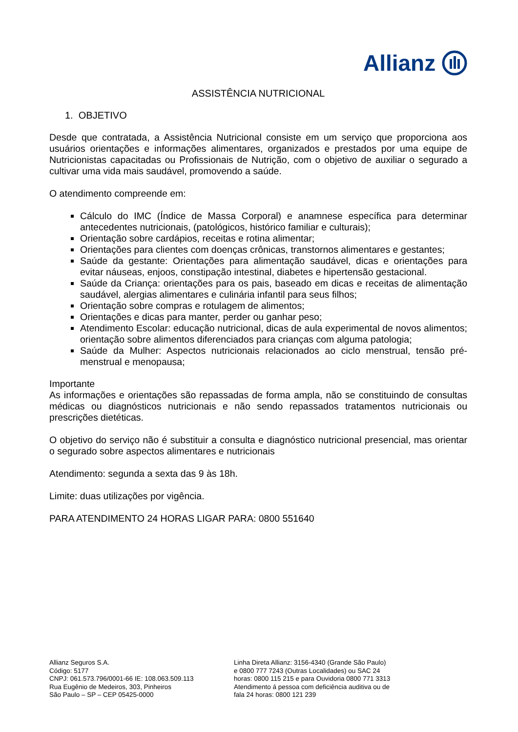Allianz
ASSISTÊNCIA NUTRICIONAL
1. OBJETIVO
Desde que contratada, a Assistência Nutricional consiste em um serviço que proporciona aos usuários orientações e informações alimentares, organizados e prestados por uma equipe de Nutricionistas capacitadas ou Profissionais de Nutrição, com o objetivo de auxiliar o segurado a cultivar uma vida mais saudável, promovendo a saúde.
O atendimento compreende em:
Cálculo do IMC (Índice de Massa Corporal) e anamnese específica para determinar antecedentes nutricionais, (patológicos, histórico familiar e culturais);
Orientação sobre cardápios, receitas e rotina alimentar;
Orientações para clientes com doenças crônicas, transtornos alimentares e gestantes;
Saúde da gestante: Orientações para alimentação saudável, dicas e orientações para evitar náuseas, enjoos, constipação intestinal, diabetes e hipertensão gestacional.
Saúde da Criança: orientações para os pais, baseado em dicas e receitas de alimentação saudável, alergias alimentares e culinária infantil para seus filhos;
Orientação sobre compras e rotulagem de alimentos;
Orientações e dicas para manter, perder ou ganhar peso;
Atendimento Escolar: educação nutricional, dicas de aula experimental de novos alimentos; orientação sobre alimentos diferenciados para crianças com alguma patologia;
Saúde da Mulher: Aspectos nutricionais relacionados ao ciclo menstrual, tensão pré-menstrual e menopausa;
Importante
As informações e orientações são repassadas de forma ampla, não se constituindo de consultas médicas ou diagnósticos nutricionais e não sendo repassados tratamentos nutricionais ou prescrições dietéticas.
O objetivo do serviço não é substituir a consulta e diagnóstico nutricional presencial, mas orientar o segurado sobre aspectos alimentares e nutricionais
Atendimento: segunda a sexta das 9 às 18h.
Limite: duas utilizações por vigência.
PARA ATENDIMENTO 24 HORAS LIGAR PARA: 0800 551640
Allianz Seguros S.A.
Código: 5177
CNPJ: 061.573.796/0001-66 IE: 108.063.509.113
Rua Eugênio de Medeiros, 303, Pinheiros
São Paulo – SP – CEP 05425-0000
Linha Direta Allianz: 3156-4340 (Grande São Paulo)
e 0800 777 7243 (Outras Localidades) ou SAC 24
horas: 0800 115 215 e para Ouvidoria 0800 771 3313
Atendimento á pessoa com deficiência auditiva ou de
fala 24 horas: 0800 121 239